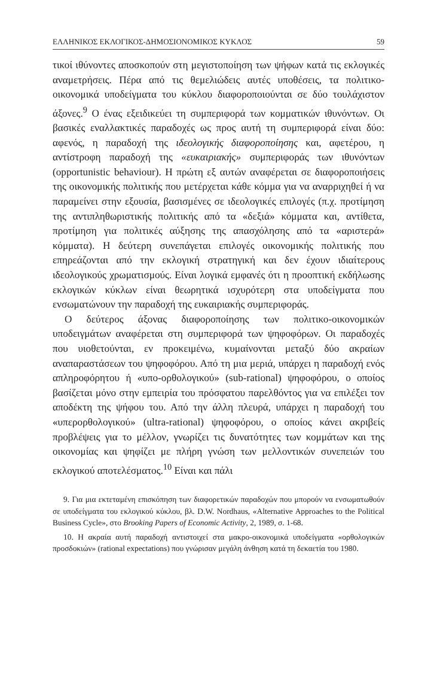ΕΛΛΗΝΙΚΟΣ ΕΚΛΟΓΙΚΟΣ-ΔΗΜΟΣΙΟΝΟΜΙΚΟΣ ΚΥΚΛΟΣ 59
τικοί ιθύνοντες αποσκοπούν στη μεγιστοποίηση των ψήφων κατά τις εκλογικές αναμετρήσεις. Πέρα από τις θεμελιώδεις αυτές υποθέσεις, τα πολιτικο-οικονομικά υποδείγματα του κύκλου διαφοροποιούνται σε δύο τουλάχιστον άξονες.<sup>9</sup> Ο ένας εξειδικεύει τη συμπεριφορά των κομματικών ιθυνόντων. Οι βασικές εναλλακτικές παραδοχές ως προς αυτή τη συμπεριφορά είναι δύο: αφενός, η παραδοχή της ιδεολογικής διαφοροποίησης και, αφετέρου, η αντίστροφη παραδοχή της «ευκαιριακής» συμπεριφοράς των ιθυνόντων (opportunistic behaviour). Η πρώτη εξ αυτών αναφέρεται σε διαφοροποιήσεις της οικονομικής πολιτικής που μετέρχεται κάθε κόμμα για να αναρριχηθεί ή να παραμείνει στην εξουσία, βασισμένες σε ιδεολογικές επιλογές (π.χ. προτίμηση της αντιπληθωριστικής πολιτικής από τα «δεξιά» κόμματα και, αντίθετα, προτίμηση για πολιτικές αύξησης της απασχόλησης από τα «αριστερά» κόμματα). Η δεύτερη συνεπάγεται επιλογές οικονομικής πολιτικής που επηρεάζονται από την εκλογική στρατηγική και δεν έχουν ιδιαίτερους ιδεολογικούς χρωματισμούς. Είναι λογικά εμφανές ότι η προοπτική εκδήλωσης εκλογικών κύκλων είναι θεωρητικά ισχυρότερη στα υποδείγματα που ενσωματώνουν την παραδοχή της ευκαιριακής συμπεριφοράς.
Ο δεύτερος άξονας διαφοροποίησης των πολιτικο-οικονομικών υποδειγμάτων αναφέρεται στη συμπεριφορά των ψηφοφόρων. Οι παραδοχές που υιοθετούνται, εν προκειμένω, κυμαίνονται μεταξύ δύο ακραίων αναπαραστάσεων του ψηφοφόρου. Από τη μια μεριά, υπάρχει η παραδοχή ενός απληροφόρητου ή «υπο-ορθολογικού» (sub-rational) ψηφοφόρου, ο οποίος βασίζεται μόνο στην εμπειρία του πρόσφατου παρελθόντος για να επιλέξει τον αποδέκτη της ψήφου του. Από την άλλη πλευρά, υπάρχει η παραδοχή του «υπερορθολογικού» (ultra-rational) ψηφοφόρου, ο οποίος κάνει ακριβείς προβλέψεις για το μέλλον, γνωρίζει τις δυνατότητες των κομμάτων και της οικονομίας και ψηφίζει με πλήρη γνώση των μελλοντικών συνεπειών του εκλογικού αποτελέσματος.<sup>10</sup> Είναι και πάλι
9. Για μια εκτεταμένη επισκόπηση των διαφορετικών παραδοχών που μπορούν να ενσωματωθούν σε υποδείγματα του εκλογικού κύκλου, βλ. D.W. Nordhaus, «Alternative Approaches to the Political Business Cycle», στο Brooking Papers of Economic Activity, 2, 1989, σ. 1-68.
10. Η ακραία αυτή παραδοχή αντιστοιχεί στα μακρο-οικονομικά υποδείγματα «ορθολογικών προσδοκιών» (rational expectations) που γνώρισαν μεγάλη άνθηση κατά τη δεκαετία του 1980.